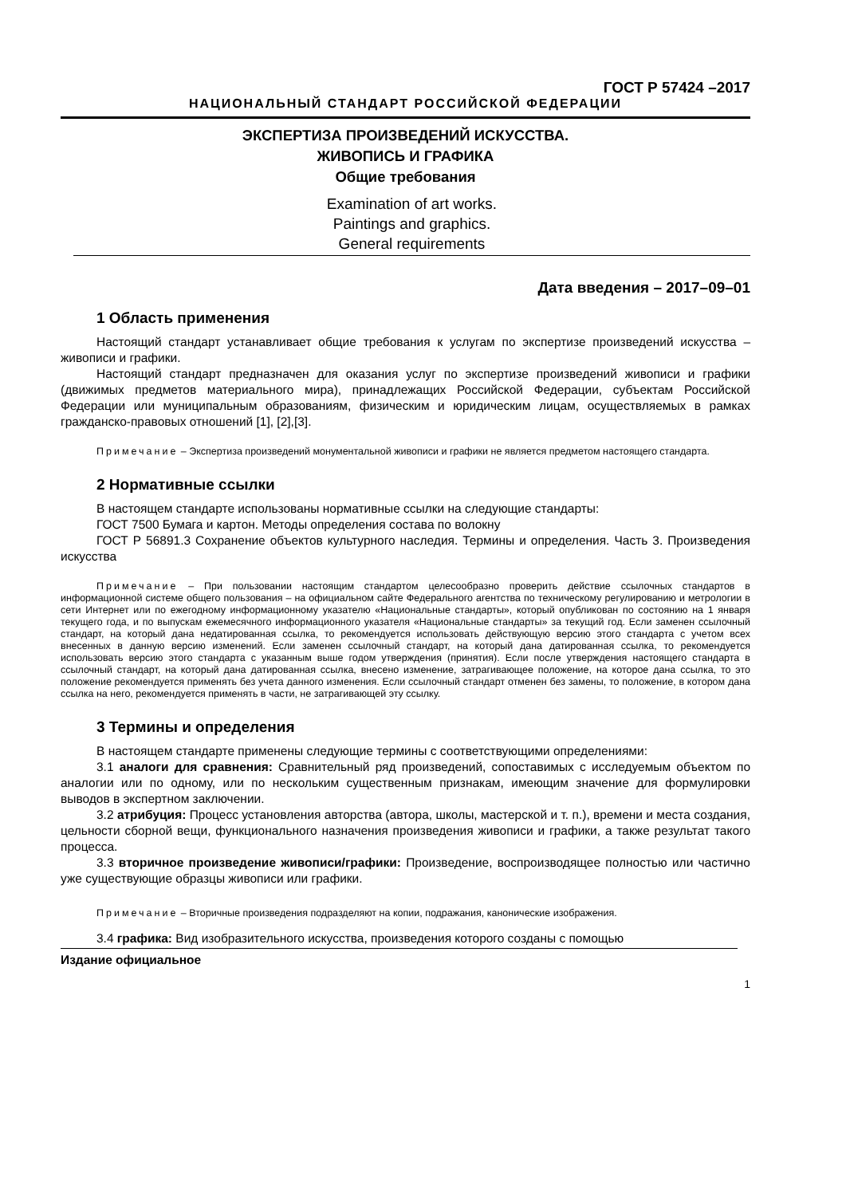ГОСТ Р 57424 –2017
НАЦИОНАЛЬНЫЙ СТАНДАРТ РОССИЙСКОЙ ФЕДЕРАЦИИ
ЭКСПЕРТИЗА ПРОИЗВЕДЕНИЙ ИСКУССТВА.
ЖИВОПИСЬ И ГРАФИКА
Общие требования
Examination of art works.
Paintings and graphics.
General requirements
Дата введения – 2017–09–01
1 Область применения
Настоящий стандарт устанавливает общие требования к услугам по экспертизе произведений искусства – живописи и графики.
Настоящий стандарт предназначен для оказания услуг по экспертизе произведений живописи и графики (движимых предметов материального мира), принадлежащих Российской Федерации, субъектам Российской Федерации или муниципальным образованиям, физическим и юридическим лицам, осуществляемых в рамках гражданско-правовых отношений [1], [2],[3].
Примечание – Экспертиза произведений монументальной живописи и графики не является предметом настоящего стандарта.
2 Нормативные ссылки
В настоящем стандарте использованы нормативные ссылки на следующие стандарты:
ГОСТ 7500 Бумага и картон. Методы определения состава по волокну
ГОСТ Р 56891.3 Сохранение объектов культурного наследия. Термины и определения. Часть 3. Произведения искусства
Примечание – При пользовании настоящим стандартом целесообразно проверить действие ссылочных стандартов в информационной системе общего пользования – на официальном сайте Федерального агентства по техническому регулированию и метрологии в сети Интернет или по ежегодному информационному указателю «Национальные стандарты», который опубликован по состоянию на 1 января текущего года, и по выпускам ежемесячного информационного указателя «Национальные стандарты» за текущий год. Если заменен ссылочный стандарт, на который дана недатированная ссылка, то рекомендуется использовать действующую версию этого стандарта с учетом всех внесенных в данную версию изменений. Если заменен ссылочный стандарт, на который дана датированная ссылка, то рекомендуется использовать версию этого стандарта с указанным выше годом утверждения (принятия). Если после утверждения настоящего стандарта в ссылочный стандарт, на который дана датированная ссылка, внесено изменение, затрагивающее положение, на которое дана ссылка, то это положение рекомендуется применять без учета данного изменения. Если ссылочный стандарт отменен без замены, то положение, в котором дана ссылка на него, рекомендуется применять в части, не затрагивающей эту ссылку.
3 Термины и определения
В настоящем стандарте применены следующие термины с соответствующими определениями:
3.1 аналоги для сравнения: Сравнительный ряд произведений, сопоставимых с исследуемым объектом по аналогии или по одному, или по нескольким существенным признакам, имеющим значение для формулировки выводов в экспертном заключении.
3.2 атрибуция: Процесс установления авторства (автора, школы, мастерской и т. п.), времени и места создания, цельности сборной вещи, функционального назначения произведения живописи и графики, а также результат такого процесса.
3.3 вторичное произведение живописи/графики: Произведение, воспроизводящее полностью или частично уже существующие образцы живописи или графики.
Примечание – Вторичные произведения подразделяют на копии, подражания, канонические изображения.
3.4 графика: Вид изобразительного искусства, произведения которого созданы с помощью
Издание официальное
1